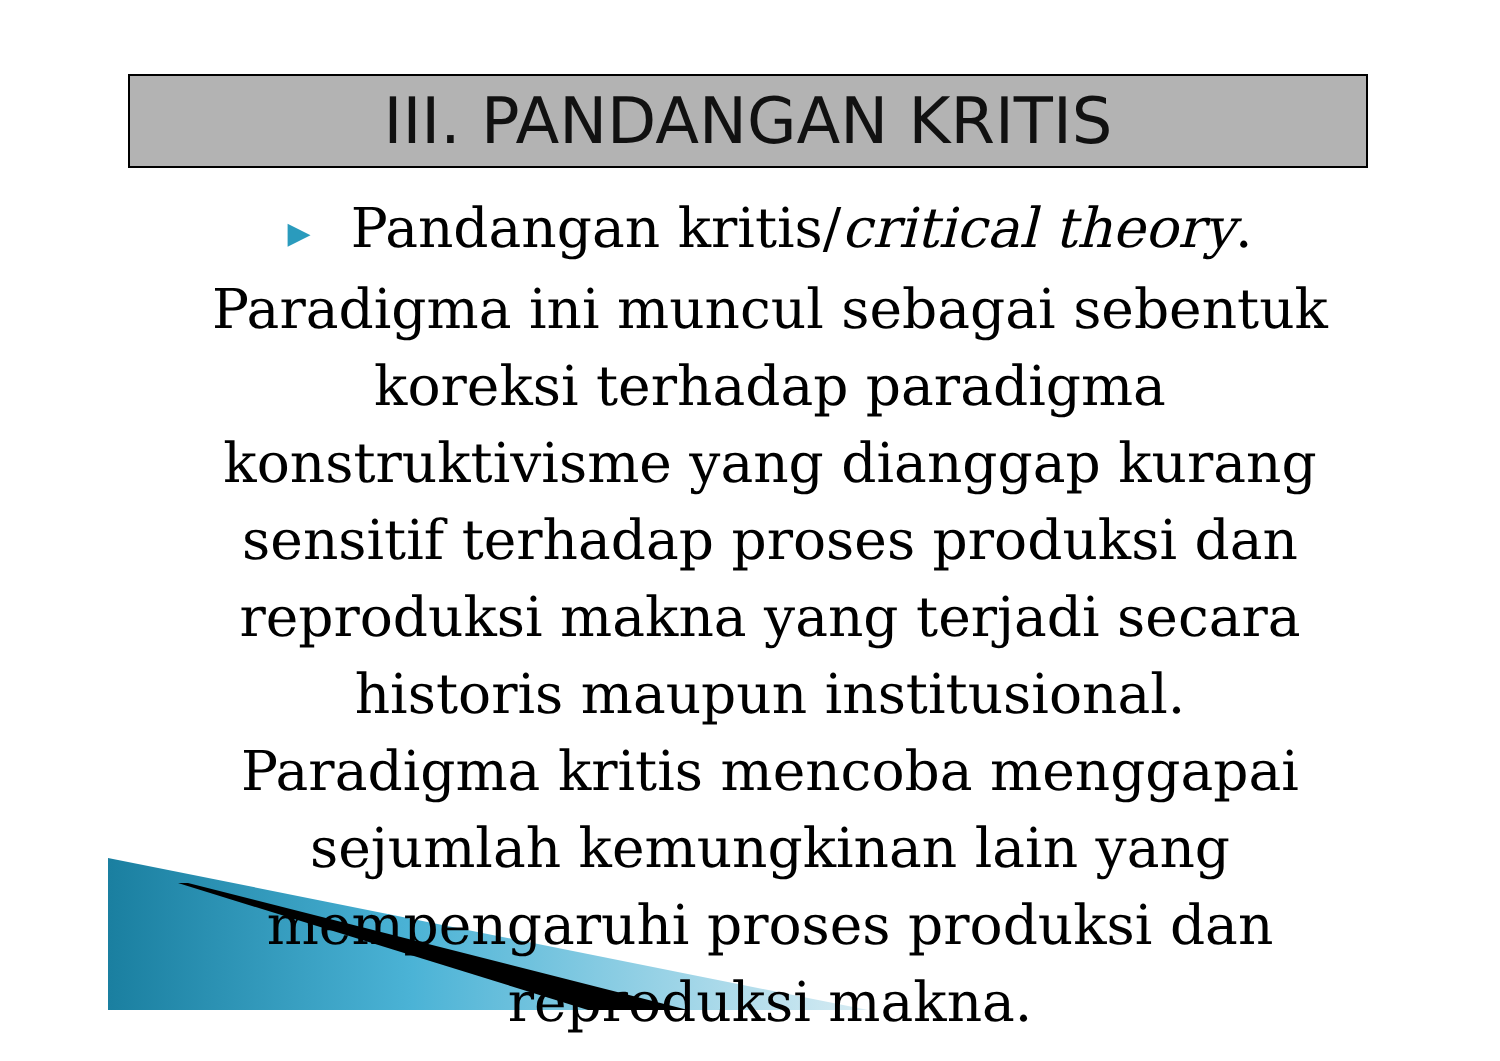III. PANDANGAN KRITIS
▶ Pandangan kritis/critical theory. Paradigma ini muncul sebagai sebentuk koreksi terhadap paradigma konstruktivisme yang dianggap kurang sensitif terhadap proses produksi dan reproduksi makna yang terjadi secara historis maupun institusional. Paradigma kritis mencoba menggapai sejumlah kemungkinan lain yang mempengaruhi proses produksi dan reproduksi makna.